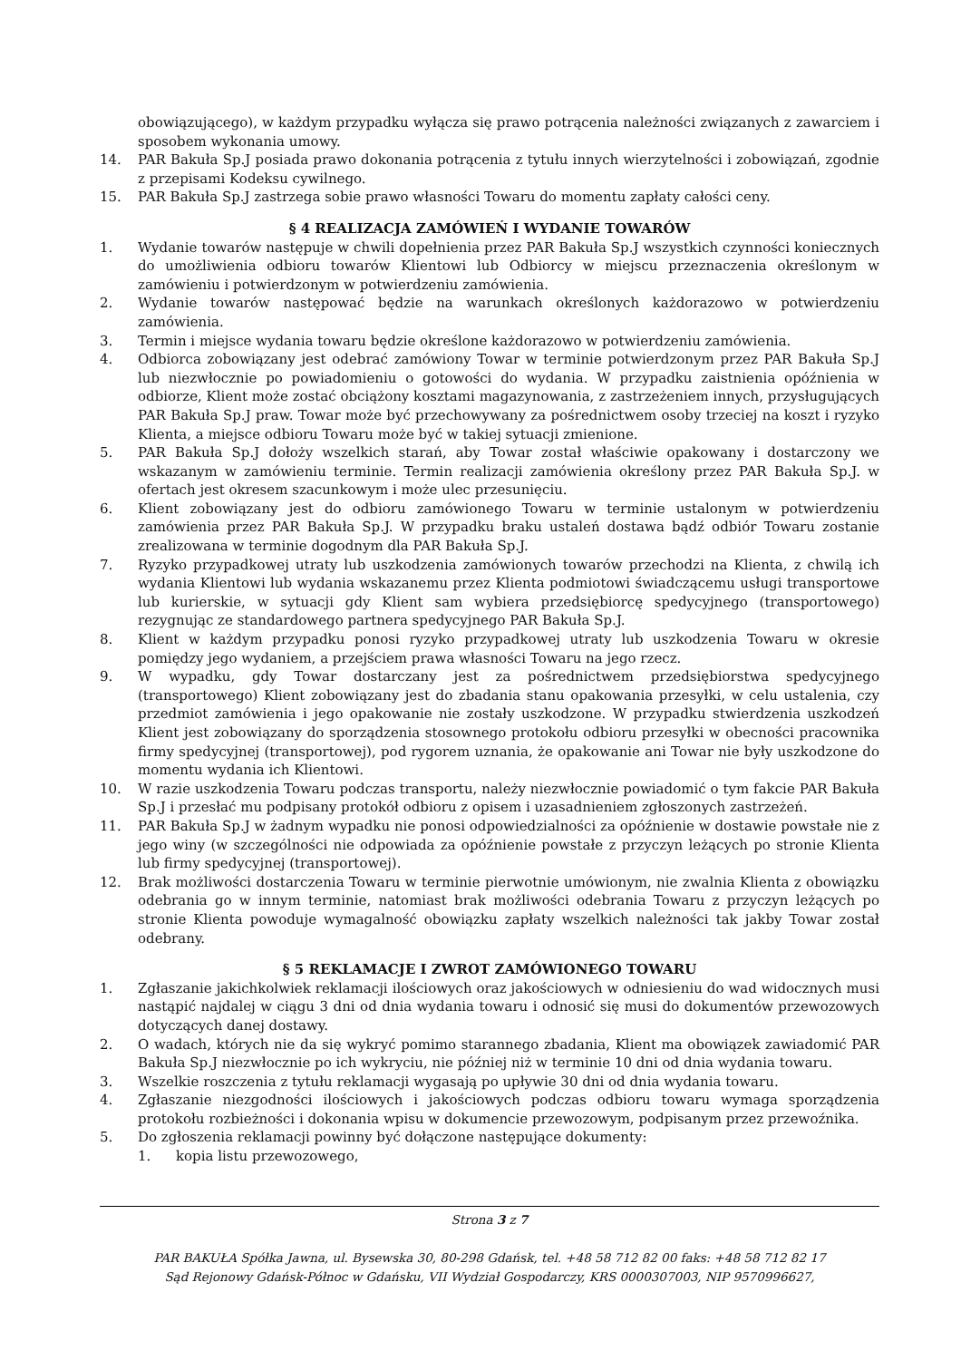obowiązującego), w każdym przypadku wyłącza się prawo potrącenia należności związanych z zawarciem i sposobem wykonania umowy.
14. PAR Bakuła Sp.J posiada prawo dokonania potrącenia z tytułu innych wierzytelności i zobowiązań, zgodnie z przepisami Kodeksu cywilnego.
15. PAR Bakuła Sp.J zastrzega sobie prawo własności Towaru do momentu zapłaty całości ceny.
§ 4 REALIZACJA ZAMÓWIEŃ I WYDANIE TOWARÓW
1. Wydanie towarów następuje w chwili dopełnienia przez PAR Bakuła Sp.J wszystkich czynności koniecznych do umożliwienia odbioru towarów Klientowi lub Odbiorcy w miejscu przeznaczenia określonym w zamówieniu i potwierdzonym w potwierdzeniu zamówienia.
2. Wydanie towarów następować będzie na warunkach określonych każdorazowo w potwierdzeniu zamówienia.
3. Termin i miejsce wydania towaru będzie określone każdorazowo w potwierdzeniu zamówienia.
4. Odbiorca zobowiązany jest odebrać zamówiony Towar w terminie potwierdzonym przez PAR Bakuła Sp.J lub niezwłocznie po powiadomieniu o gotowości do wydania. W przypadku zaistnienia opóźnienia w odbiorze, Klient może zostać obciążony kosztami magazynowania, z zastrzeżeniem innych, przysługujących PAR Bakuła Sp.J praw. Towar może być przechowywany za pośrednictwem osoby trzeciej na koszt i ryzyko Klienta, a miejsce odbioru Towaru może być w takiej sytuacji zmienione.
5. PAR Bakuła Sp.J dołoży wszelkich starań, aby Towar został właściwie opakowany i dostarczony we wskazanym w zamówieniu terminie. Termin realizacji zamówienia określony przez PAR Bakuła Sp.J. w ofertach jest okresem szacunkowym i może ulec przesunięciu.
6. Klient zobowiązany jest do odbioru zamówionego Towaru w terminie ustalonym w potwierdzeniu zamówienia przez PAR Bakuła Sp.J. W przypadku braku ustaleń dostawa bądź odbiór Towaru zostanie zrealizowana w terminie dogodnym dla PAR Bakuła Sp.J.
7. Ryzyko przypadkowej utraty lub uszkodzenia zamówionych towarów przechodzi na Klienta, z chwilą ich wydania Klientowi lub wydania wskazanemu przez Klienta podmiotowi świadczącemu usługi transportowe lub kurierskie, w sytuacji gdy Klient sam wybiera przedsiębiorcę spedycyjnego (transportowego) rezygnując ze standardowego partnera spedycyjnego PAR Bakuła Sp.J.
8. Klient w każdym przypadku ponosi ryzyko przypadkowej utraty lub uszkodzenia Towaru w okresie pomiędzy jego wydaniem, a przejściem prawa własności Towaru na jego rzecz.
9. W wypadku, gdy Towar dostarczany jest za pośrednictwem przedsiębiorstwa spedycyjnego (transportowego) Klient zobowiązany jest do zbadania stanu opakowania przesyłki, w celu ustalenia, czy przedmiot zamówienia i jego opakowanie nie zostały uszkodzone. W przypadku stwierdzenia uszkodzeń Klient jest zobowiązany do sporządzenia stosownego protokołu odbioru przesyłki w obecności pracownika firmy spedycyjnej (transportowej), pod rygorem uznania, że opakowanie ani Towar nie były uszkodzone do momentu wydania ich Klientowi.
10. W razie uszkodzenia Towaru podczas transportu, należy niezwłocznie powiadomić o tym fakcie PAR Bakuła Sp.J i przesłać mu podpisany protokół odbioru z opisem i uzasadnieniem zgłoszonych zastrzeżeń.
11. PAR Bakuła Sp.J w żadnym wypadku nie ponosi odpowiedzialności za opóźnienie w dostawie powstałe nie z jego winy (w szczególności nie odpowiada za opóźnienie powstałe z przyczyn leżących po stronie Klienta lub firmy spedycyjnej (transportowej).
12. Brak możliwości dostarczenia Towaru w terminie pierwotnie umówionym, nie zwalnia Klienta z obowiązku odebrania go w innym terminie, natomiast brak możliwości odebrania Towaru z przyczyn leżących po stronie Klienta powoduje wymagalność obowiązku zapłaty wszelkich należności tak jakby Towar został odebrany.
§ 5 REKLAMACJE I ZWROT ZAMÓWIONEGO TOWARU
1. Zgłaszanie jakichkolwiek reklamacji ilościowych oraz jakościowych w odniesieniu do wad widocznych musi nastąpić najdalej w ciągu 3 dni od dnia wydania towaru i odnosić się musi do dokumentów przewozowych dotyczących danej dostawy.
2. O wadach, których nie da się wykryć pomimo starannego zbadania, Klient ma obowiązek zawiadomić PAR Bakuła Sp.J niezwłocznie po ich wykryciu, nie później niż w terminie 10 dni od dnia wydania towaru.
3. Wszelkie roszczenia z tytułu reklamacji wygasają po upływie 30 dni od dnia wydania towaru.
4. Zgłaszanie niezgodności ilościowych i jakościowych podczas odbioru towaru wymaga sporządzenia protokołu rozbieżności i dokonania wpisu w dokumencie przewozowym, podpisanym przez przewoźnika.
5. Do zgłoszenia reklamacji powinny być dołączone następujące dokumenty:
1. kopia listu przewozowego,
Strona 3 z 7
PAR BAKUŁA Spółka Jawna, ul. Bysewska 30, 80-298 Gdańsk, tel. +48 58 712 82 00 faks: +48 58 712 82 17
Sąd Rejonowy Gdańsk-Północ w Gdańsku, VII Wydział Gospodarczy, KRS 0000307003, NIP 9570996627,